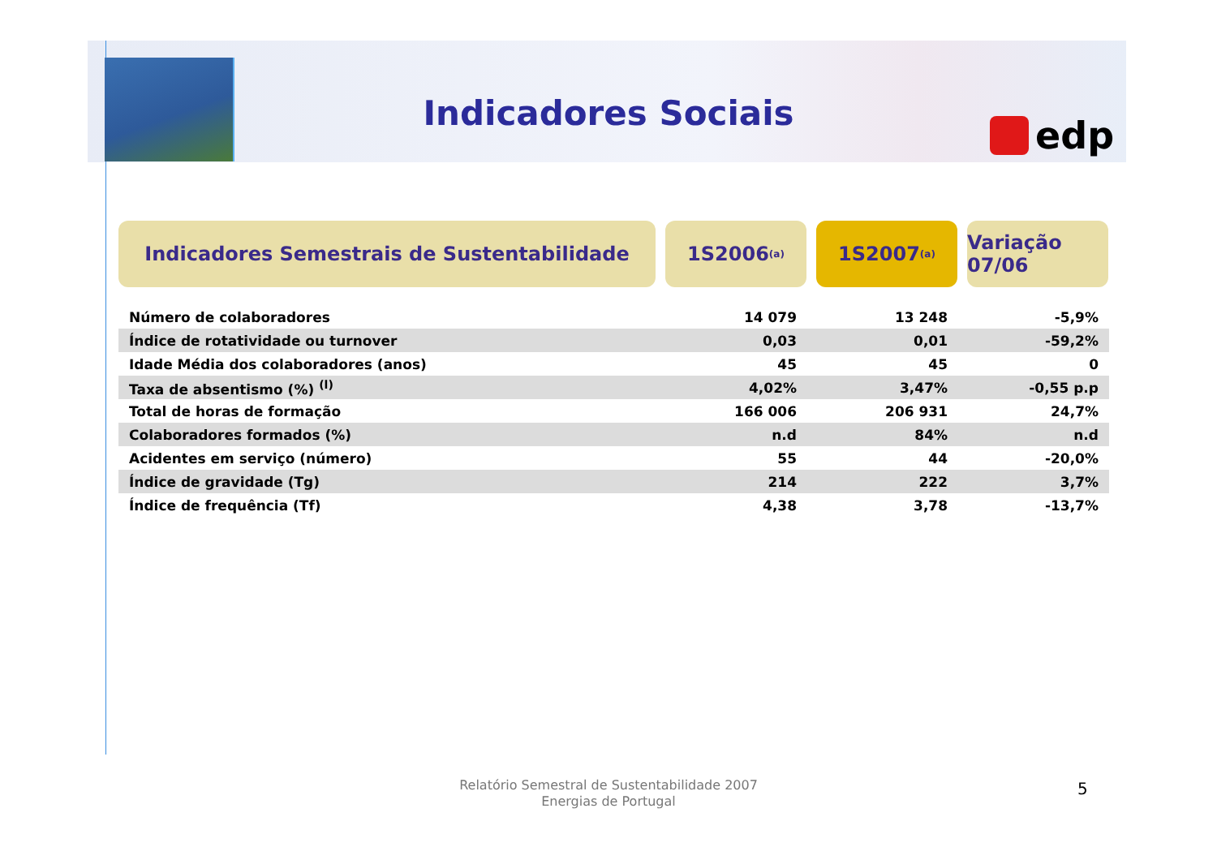Indicadores Sociais edp
Indicadores Semestrais de Sustentabilidade 1S2006 <sup>(a)</sup>
1S2007 <sup>(a)</sup>
Variação 07/06
| Número de colaboradores | 14 079 | 13 248 | -5,9% |
| Índice de rotatividade ou turnover | 0,03 | 0,01 | -59,2% |
| Idade Média dos colaboradores (anos) | 45 | 45 | 0 |
| Taxa de absentismo (%) <sup>(l)</sup> | 4,02% | 3,47% | -0,55 p.p |
| Total de horas de formação | 166 006 | 206 931 | 24,7% |
| Colaboradores formados (%) | n.d | 84% | n.d |
| Acidentes em serviço (número) | 55 | 44 | -20,0% |
| Índice de gravidade (Tg) | 214 | 222 | 3,7% |
| Índice de frequência (Tf) | 4,38 | 3,78 | -13,7% |
Relatório Semestral de Sustentabilidade 2007
Energias de Portugal
5